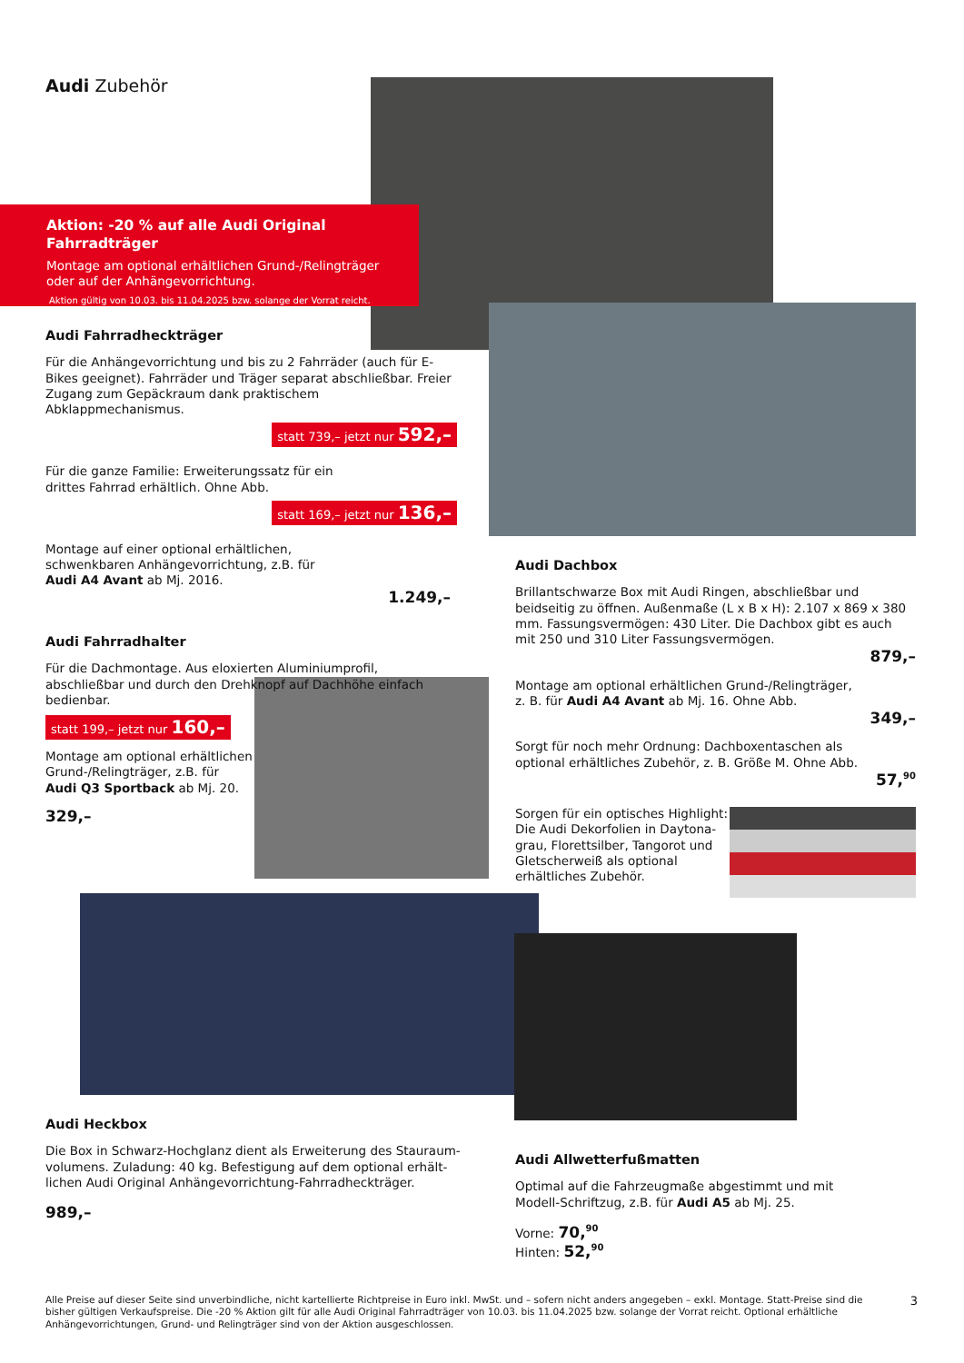Audi Zubehör
Aktion: -20 % auf alle Audi Original Fahrradträger
Montage am optional erhältlichen Grund-/Relingträger
oder auf der Anhängevorrichtung.
Aktion gültig von 10.03. bis 11.04.2025 bzw. solange der Vorrat reicht.
Audi Fahrradheckträger
Für die Anhängevorrichtung und bis zu 2 Fahrräder (auch für E-Bikes geeignet). Fahrräder und Träger separat abschließbar. Freier Zugang zum Gepäckraum dank praktischem Abklappmechanismus.
statt 739,– jetzt nur 592,–
Für die ganze Familie: Erweiterungssatz für ein
drittes Fahrrad erhältlich. Ohne Abb.
statt 169,– jetzt nur 136,–
Montage auf einer optional erhältlichen,
schwenkbaren Anhängevorrichtung, z.B. für
Audi A4 Avant ab Mj. 2016.
1.249,–
Audi Fahrradhalter
Für die Dachmontage. Aus eloxierten Aluminiumprofil, abschließbar und durch den Drehknopf auf Dachhöhe einfach bedienbar.
statt 199,– jetzt nur 160,–
Montage am optional erhältlichen
Grund-/Relingträger, z.B. für
Audi Q3 Sportback ab Mj. 20.
329,–
Audi Dachbox
Brillantschwarze Box mit Audi Ringen, abschließbar und beidseitig zu öffnen. Außenmaße (L x B x H): 2.107 x 869 x 380 mm. Fassungsvermögen: 430 Liter. Die Dachbox gibt es auch mit 250 und 310 Liter Fassungsvermögen.
879,–
Montage am optional erhältlichen Grund-/Relingträger,
z. B. für Audi A4 Avant ab Mj. 16. Ohne Abb.
349,–
Sorgt für noch mehr Ordnung: Dachboxentaschen als
optional erhältliches Zubehör, z. B. Größe M. Ohne Abb.
57,<sup>90</sup>
Sorgen für ein optisches Highlight:
Die Audi Dekorfolien in Daytona-
grau, Florettsilber, Tangorot und
Gletscherweiß als optional
erhältliches Zubehör.
Audi Heckbox
Die Box in Schwarz-Hochglanz dient als Erweiterung des Stauraum­volumens. Zuladung: 40 kg. Befestigung auf dem optional erhält­lichen Audi Original Anhängevorrichtung-Fahrradheckträger.
989,–
Audi Allwetterfußmatten
Optimal auf die Fahrzeugmaße abgestimmt und mit
Modell-Schriftzug, z.B. für Audi A5 ab Mj. 25.
Vorne: 70,<sup>90</sup>
Hinten: 52,<sup>90</sup>
Alle Preise auf dieser Seite sind unverbindliche, nicht kartellierte Richtpreise in Euro inkl. MwSt. und – sofern nicht anders angegeben – exkl. Montage. Statt-Preise sind die bisher gültigen Verkaufspreise. Die -20 % Aktion gilt für alle Audi Original Fahrradträger von 10.03. bis 11.04.2025 bzw. solange der Vorrat reicht. Optional erhältliche Anhängevorrichtungen, Grund- und Relingträger sind von der Aktion ausgeschlossen.
3